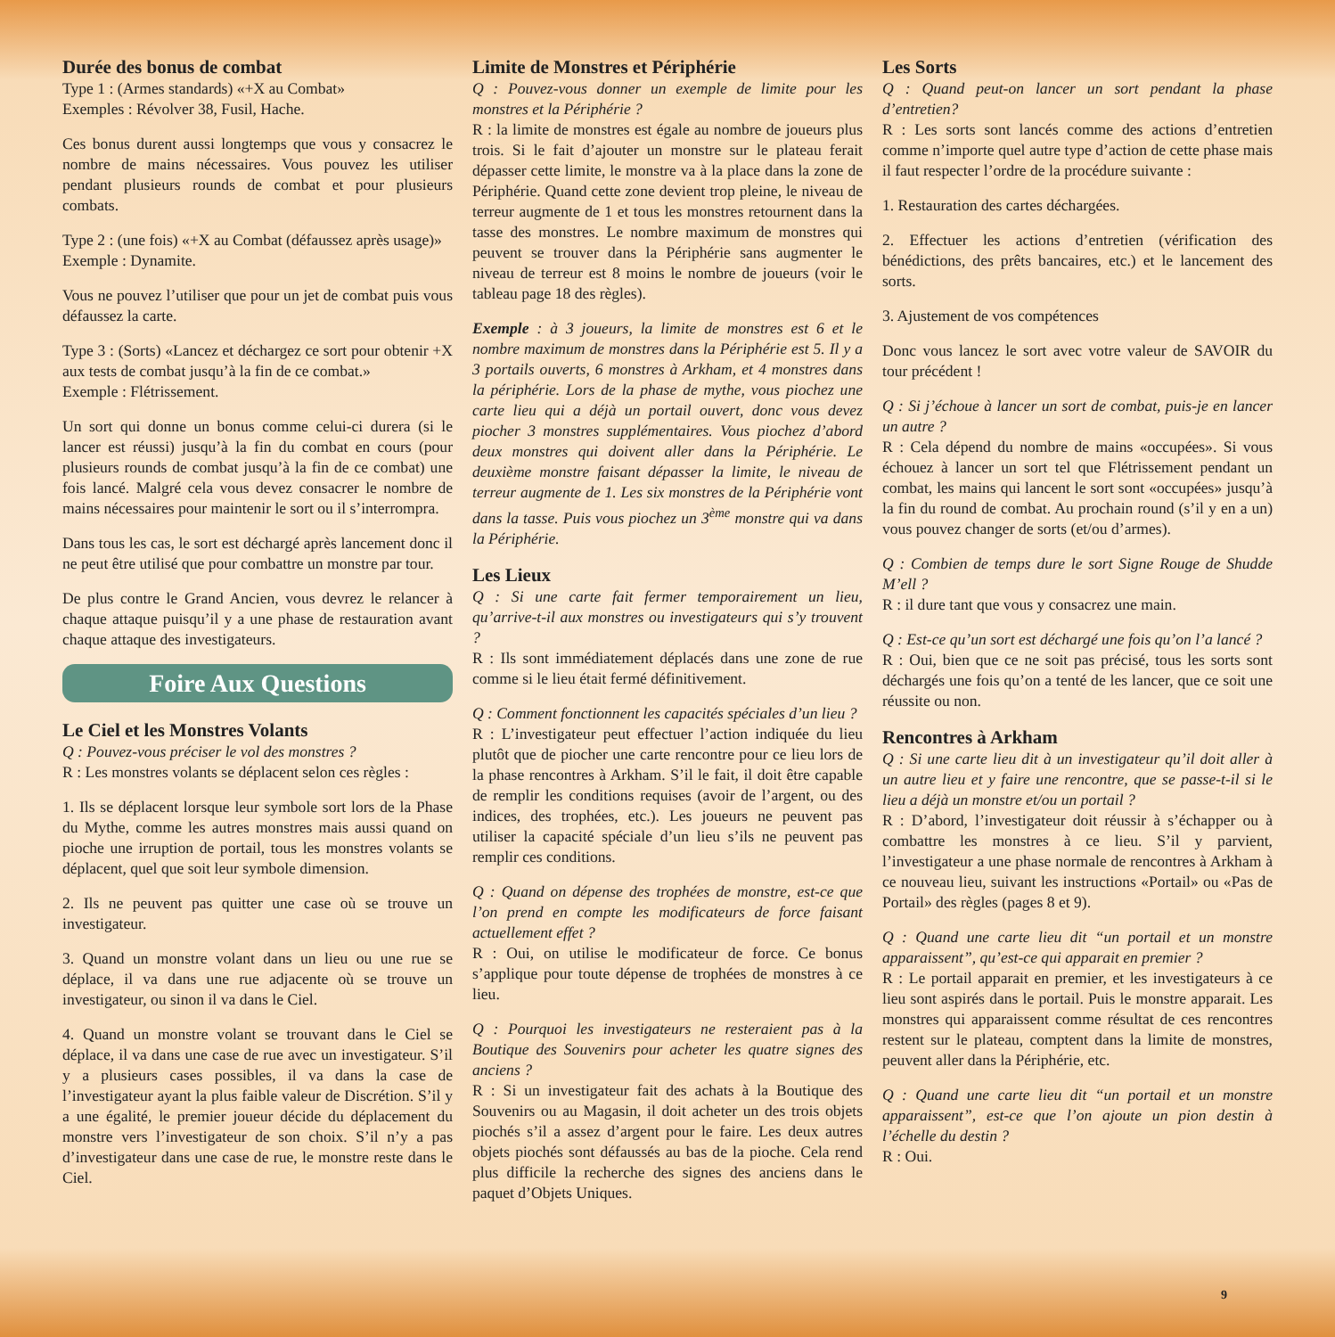Durée des bonus de combat
Type 1 : (Armes standards) «+X au Combat»
Exemples : Révolver 38, Fusil, Hache.
Ces bonus durent aussi longtemps que vous y consacrez le nombre de mains nécessaires. Vous pouvez les utiliser pendant plusieurs rounds de combat et pour plusieurs combats.
Type 2 : (une fois) «+X au Combat (défaussez après usage)»
Exemple : Dynamite.
Vous ne pouvez l’utiliser que pour un jet de combat puis vous défaussez la carte.
Type 3 : (Sorts) «Lancez et déchargez ce sort pour obtenir +X aux tests de combat jusqu’à la fin de ce combat.»
Exemple : Flétrissement.
Un sort qui donne un bonus comme celui-ci durera (si le lancer est réussi) jusqu’à la fin du combat en cours (pour plusieurs rounds de combat jusqu’à la fin de ce combat) une fois lancé. Malgré cela vous devez consacrer le nombre de mains nécessaires pour maintenir le sort ou il s’interrompra.
Dans tous les cas, le sort est déchargé après lancement donc il ne peut être utilisé que pour combattre un monstre par tour.
De plus contre le Grand Ancien, vous devrez le relancer à chaque attaque puisqu’il y a une phase de restauration avant chaque attaque des investigateurs.
Foire Aux Questions
Le Ciel et les Monstres Volants
Q : Pouvez-vous préciser le vol des monstres ?
R : Les monstres volants se déplacent selon ces règles :
1. Ils se déplacent lorsque leur symbole sort lors de la Phase du Mythe, comme les autres monstres mais aussi quand on pioche une irruption de portail, tous les monstres volants se déplacent, quel que soit leur symbole dimension.
2. Ils ne peuvent pas quitter une case où se trouve un investigateur.
3. Quand un monstre volant dans un lieu ou une rue se déplace, il va dans une rue adjacente où se trouve un investigateur, ou sinon il va dans le Ciel.
4. Quand un monstre volant se trouvant dans le Ciel se déplace, il va dans une case de rue avec un investigateur. S’il y a plusieurs cases possibles, il va dans la case de l’investigateur ayant la plus faible valeur de Discrétion. S’il y a une égalité, le premier joueur décide du déplacement du monstre vers l’investigateur de son choix. S’il n’y a pas d’investigateur dans une case de rue, le monstre reste dans le Ciel.
Limite de Monstres et Périphérie
Q : Pouvez-vous donner un exemple de limite pour les monstres et la Périphérie ?
R : la limite de monstres est égale au nombre de joueurs plus trois. Si le fait d’ajouter un monstre sur le plateau ferait dépasser cette limite, le monstre va à la place dans la zone de Périphérie. Quand cette zone devient trop pleine, le niveau de terreur augmente de 1 et tous les monstres retournent dans la tasse des monstres. Le nombre maximum de monstres qui peuvent se trouver dans la Périphérie sans augmenter le niveau de terreur est 8 moins le nombre de joueurs (voir le tableau page 18 des règles).
Exemple : à 3 joueurs, la limite de monstres est 6 et le nombre maximum de monstres dans la Périphérie est 5. Il y a 3 portails ouverts, 6 monstres à Arkham, et 4 monstres dans la périphérie. Lors de la phase de mythe, vous piochez une carte lieu qui a déjà un portail ouvert, donc vous devez piocher 3 monstres supplémentaires. Vous piochez d’abord deux monstres qui doivent aller dans la Périphérie. Le deuxième monstre faisant dépasser la limite, le niveau de terreur augmente de 1. Les six monstres de la Périphérie vont dans la tasse. Puis vous piochez un 3<sup>ème</sup> monstre qui va dans la Périphérie.
Les Lieux
Q : Si une carte fait fermer temporairement un lieu, qu’arrive-t-il aux monstres ou investigateurs qui s’y trouvent ?
R : Ils sont immédiatement déplacés dans une zone de rue comme si le lieu était fermé définitivement.
Q : Comment fonctionnent les capacités spéciales d’un lieu ?
R : L’investigateur peut effectuer l’action indiquée du lieu plutôt que de piocher une carte rencontre pour ce lieu lors de la phase rencontres à Arkham. S’il le fait, il doit être capable de remplir les conditions requises (avoir de l’argent, ou des indices, des trophées, etc.). Les joueurs ne peuvent pas utiliser la capacité spéciale d’un lieu s’ils ne peuvent pas remplir ces conditions.
Q : Quand on dépense des trophées de monstre, est-ce que l’on prend en compte les modificateurs de force faisant actuellement effet ?
R : Oui, on utilise le modificateur de force. Ce bonus s’applique pour toute dépense de trophées de monstres à ce lieu.
Q : Pourquoi les investigateurs ne resteraient pas à la Boutique des Souvenirs pour acheter les quatre signes des anciens ?
R : Si un investigateur fait des achats à la Boutique des Souvenirs ou au Magasin, il doit acheter un des trois objets piochés s’il a assez d’argent pour le faire. Les deux autres objets piochés sont défaussés au bas de la pioche. Cela rend plus difficile la recherche des signes des anciens dans le paquet d’Objets Uniques.
Les Sorts
Q : Quand peut-on lancer un sort pendant la phase d’entretien?
R : Les sorts sont lancés comme des actions d’entretien comme n’importe quel autre type d’action de cette phase mais il faut respecter l’ordre de la procédure suivante :
1. Restauration des cartes déchargées.
2. Effectuer les actions d’entretien (vérification des bénédictions, des prêts bancaires, etc.) et le lancement des sorts.
3. Ajustement de vos compétences
Donc vous lancez le sort avec votre valeur de SAVOIR du tour précédent !
Q : Si j’échoue à lancer un sort de combat, puis-je en lancer un autre ?
R : Cela dépend du nombre de mains «occupées». Si vous échouez à lancer un sort tel que Flétrissement pendant un combat, les mains qui lancent le sort sont «occupées» jusqu’à la fin du round de combat. Au prochain round (s’il y en a un) vous pouvez changer de sorts (et/ou d’armes).
Q : Combien de temps dure le sort Signe Rouge de Shudde M’ell ?
R : il dure tant que vous y consacrez une main.
Q : Est-ce qu’un sort est déchargé une fois qu’on l’a lancé ?
R : Oui, bien que ce ne soit pas précisé, tous les sorts sont déchargés une fois qu’on a tenté de les lancer, que ce soit une réussite ou non.
Rencontres à Arkham
Q : Si une carte lieu dit à un investigateur qu’il doit aller à un autre lieu et y faire une rencontre, que se passe-t-il si le lieu a déjà un monstre et/ou un portail ?
R : D’abord, l’investigateur doit réussir à s’échapper ou à combattre les monstres à ce lieu. S’il y parvient, l’investigateur a une phase normale de rencontres à Arkham à ce nouveau lieu, suivant les instructions «Portail» ou «Pas de Portail» des règles (pages 8 et 9).
Q : Quand une carte lieu dit “un portail et un monstre apparaissent”, qu’est-ce qui apparait en premier ?
R : Le portail apparait en premier, et les investigateurs à ce lieu sont aspirés dans le portail. Puis le monstre apparait. Les monstres qui apparaissent comme résultat de ces rencontres restent sur le plateau, comptent dans la limite de monstres, peuvent aller dans la Périphérie, etc.
Q : Quand une carte lieu dit “un portail et un monstre apparaissent”, est-ce que l’on ajoute un pion destin à l’échelle du destin ?
R : Oui.
9